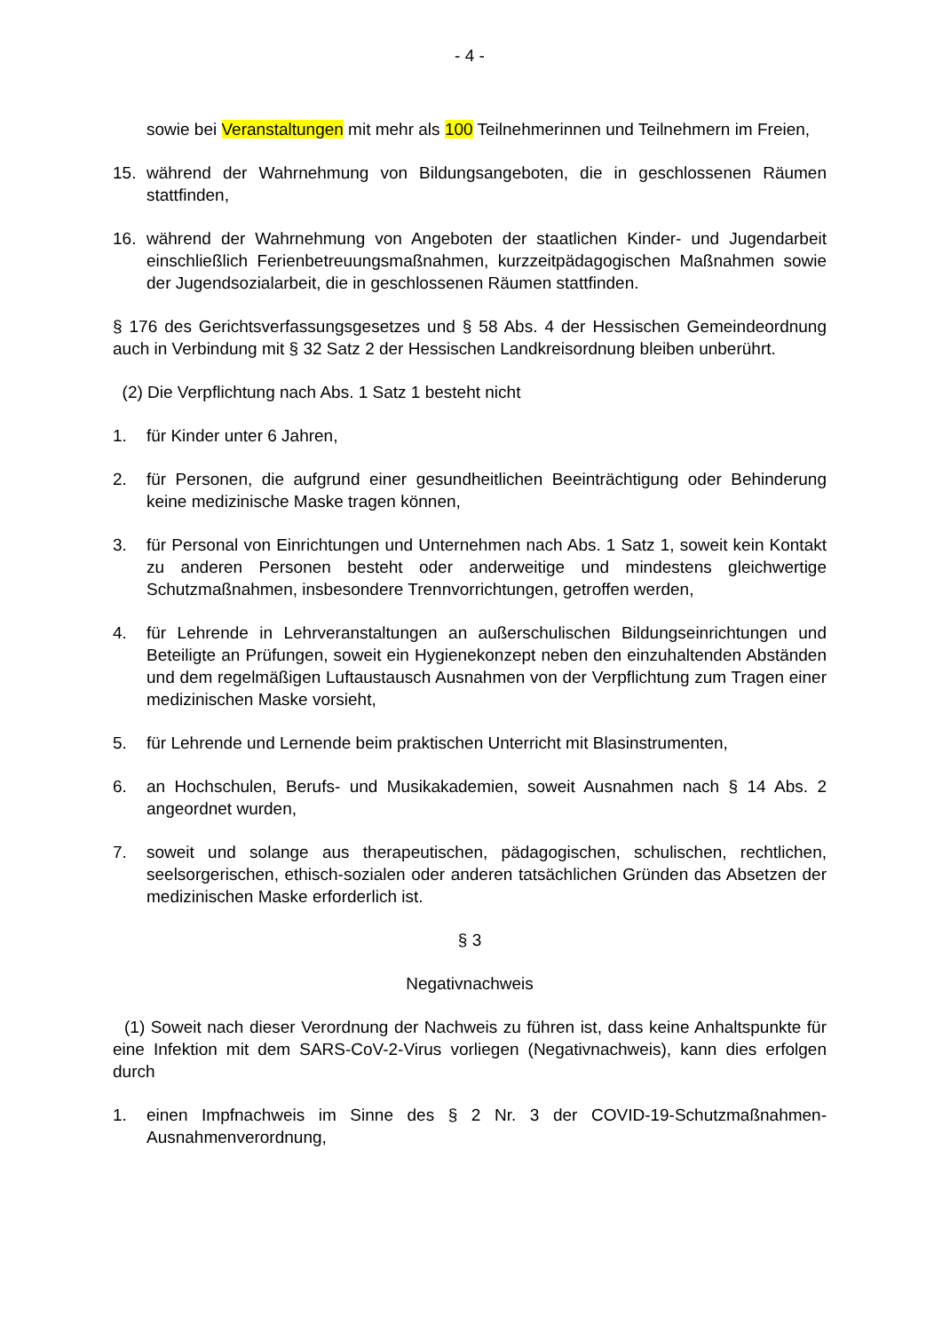- 4 -
sowie bei Veranstaltungen mit mehr als 100 Teilnehmerinnen und Teilnehmern im Freien,
15. während der Wahrnehmung von Bildungsangeboten, die in geschlossenen Räumen stattfinden,
16. während der Wahrnehmung von Angeboten der staatlichen Kinder- und Jugendarbeit einschließlich Ferienbetreuungsmaßnahmen, kurzzeitpädagogischen Maßnahmen sowie der Jugendsozialarbeit, die in geschlossenen Räumen stattfinden.
§ 176 des Gerichtsverfassungsgesetzes und § 58 Abs. 4 der Hessischen Gemeindeordnung auch in Verbindung mit § 32 Satz 2 der Hessischen Landkreisordnung bleiben unberührt.
(2) Die Verpflichtung nach Abs. 1 Satz 1 besteht nicht
1. für Kinder unter 6 Jahren,
2. für Personen, die aufgrund einer gesundheitlichen Beeinträchtigung oder Behinderung keine medizinische Maske tragen können,
3. für Personal von Einrichtungen und Unternehmen nach Abs. 1 Satz 1, soweit kein Kontakt zu anderen Personen besteht oder anderweitige und mindestens gleichwertige Schutzmaßnahmen, insbesondere Trennvorrichtungen, getroffen werden,
4. für Lehrende in Lehrveranstaltungen an außerschulischen Bildungseinrichtungen und Beteiligte an Prüfungen, soweit ein Hygienekonzept neben den einzuhaltenden Abständen und dem regelmäßigen Luftaustausch Ausnahmen von der Verpflichtung zum Tragen einer medizinischen Maske vorsieht,
5. für Lehrende und Lernende beim praktischen Unterricht mit Blasinstrumenten,
6. an Hochschulen, Berufs- und Musikakademien, soweit Ausnahmen nach § 14 Abs. 2 angeordnet wurden,
7. soweit und solange aus therapeutischen, pädagogischen, schulischen, rechtlichen, seelsorgerischen, ethisch-sozialen oder anderen tatsächlichen Gründen das Absetzen der medizinischen Maske erforderlich ist.
§ 3
Negativnachweis
(1) Soweit nach dieser Verordnung der Nachweis zu führen ist, dass keine Anhaltspunkte für eine Infektion mit dem SARS-CoV-2-Virus vorliegen (Negativnachweis), kann dies erfolgen durch
1. einen Impfnachweis im Sinne des § 2 Nr. 3 der COVID-19-Schutzmaßnahmen-Ausnahmenverordnung,